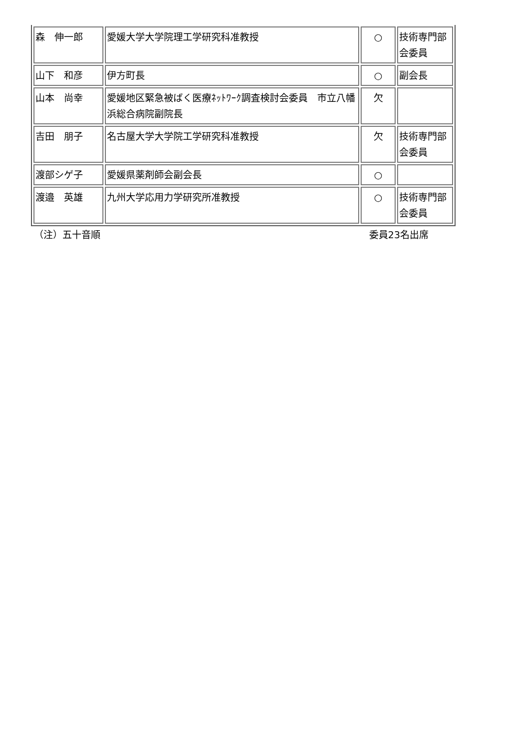| 森 伸一郎 | 愛媛大学大学院理工学研究科准教授 | ○ | 技術専門部会委員 |
| 山下 和彦 | 伊方町長 | ○ | 副会長 |
| 山本 尚幸 | 愛媛地区緊急被ばく医療ﾈｯﾄﾜｰｸ調査検討会委員 市立八幡浜総合病院副院長 | 欠 | |
| 吉田 朋子 | 名古屋大学大学院工学研究科准教授 | 欠 | 技術専門部会委員 |
| 渡部シゲ子 | 愛媛県薬剤師会副会長 | ○ | |
| 渡邉 英雄 | 九州大学応用力学研究所准教授 | ○ | 技術専門部会委員 |
（注）五十音順 委員23名出席